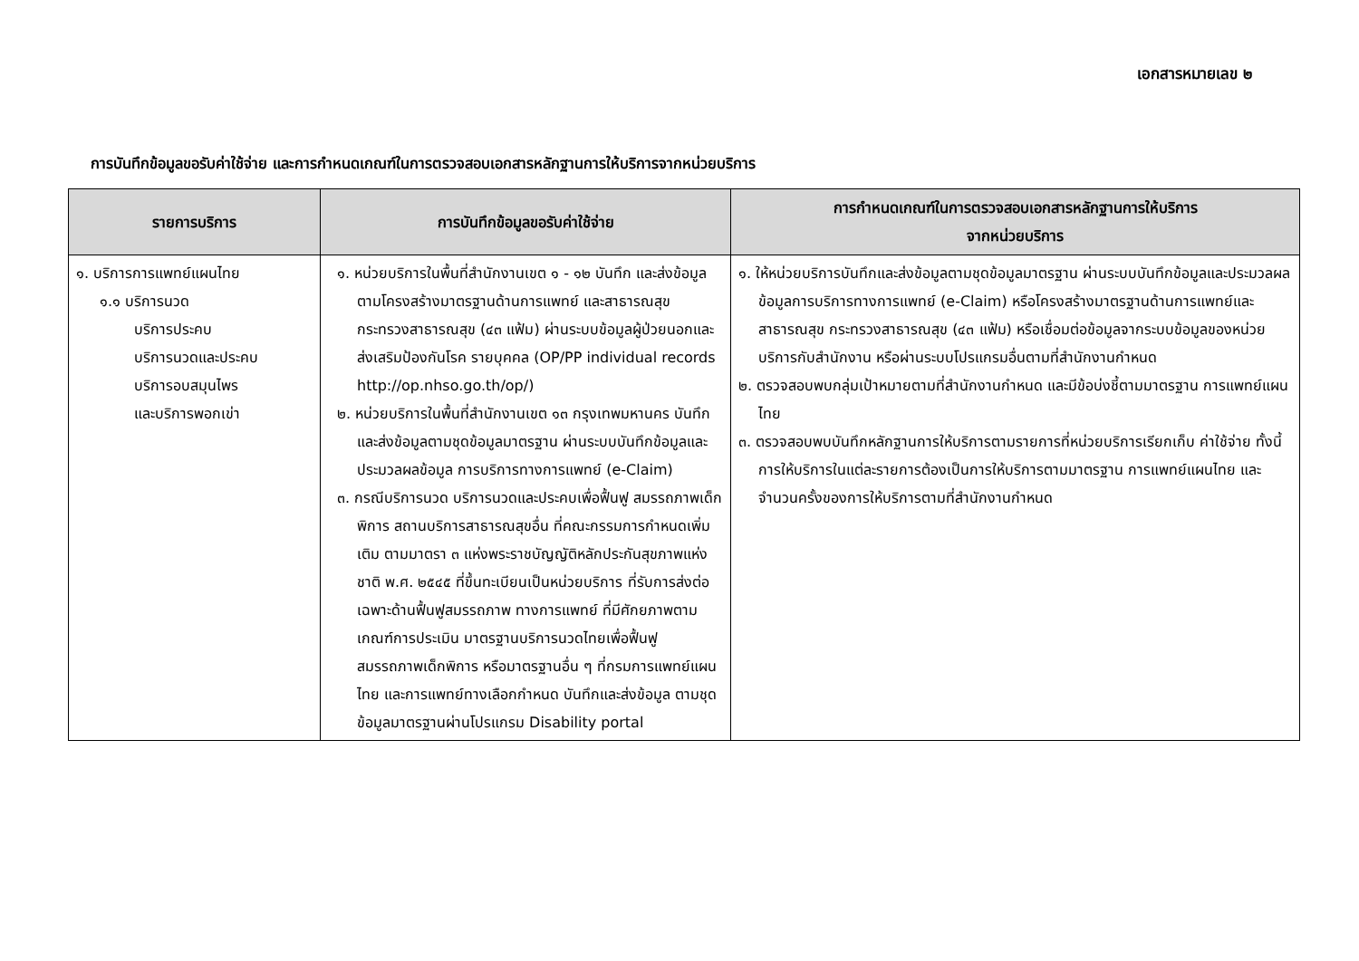เอกสารหมายเลข ๒
การบันทึกข้อมูลขอรับค่าใช้จ่าย และการกำหนดเกณฑ์ในการตรวจสอบเอกสารหลักฐานการให้บริการจากหน่วยบริการ
| รายการบริการ | การบันทึกข้อมูลขอรับค่าใช้จ่าย | การกำหนดเกณฑ์ในการตรวจสอบเอกสารหลักฐานการให้บริการ จากหน่วยบริการ |
| --- | --- | --- |
| ๑. บริการการแพทย์แผนไทย ๑.๑ บริการนวด บริการประคบ บริการนวดและประคบ บริการอบสมุนไพร และบริการพอกเข่า | ๑. หน่วยบริการในพื้นที่สำนักงานเขต ๑ - ๑๒ บันทึก และส่งข้อมูลตามโครงสร้างมาตรฐานด้านการแพทย์ และสาธารณสุข กระทรวงสาธารณสุข (๔๓ แฟ้ม) ผ่านระบบข้อมูลผู้ป่วยนอกและส่งเสริมป้องกันโรค รายบุคคล (OP/PP individual records http://op.nhso.go.th/op/) ๒. หน่วยบริการในพื้นที่สำนักงานเขต ๑๓ กรุงเทพมหานคร บันทึกและส่งข้อมูลตามชุดข้อมูลมาตรฐาน ผ่านระบบบันทึกข้อมูลและประมวลผลข้อมูล การบริการทางการแพทย์ (e-Claim) ๓. กรณีบริการนวด บริการนวดและประคบเพื่อฟื้นฟู สมรรถภาพเด็กพิการ สถานบริการสาธารณสุขอื่น ที่คณะกรรมการกำหนดเพิ่มเติม ตามมาตรา ๓ แห่งพระราชบัญญัติหลักประกันสุขภาพแห่งชาติ พ.ศ. ๒๕๔๕ ที่ขึ้นทะเบียนเป็นหน่วยบริการ ที่รับการส่งต่อเฉพาะด้านฟื้นฟูสมรรถภาพ ทางการแพทย์ ที่มีศักยภาพตามเกณฑ์การประเมิน มาตรฐานบริการนวดไทยเพื่อฟื้นฟูสมรรถภาพเด็กพิการ หรือมาตรฐานอื่น ๆ ที่กรมการแพทย์แผนไทย และการแพทย์ทางเลือกกำหนด บันทึกและส่งข้อมูล ตามชุดข้อมูลมาตรฐานผ่านโปรแกรม Disability portal | ๑. ให้หน่วยบริการบันทึกและส่งข้อมูลตามชุดข้อมูลมาตรฐาน ผ่านระบบบันทึกข้อมูลและประมวลผลข้อมูลการบริการทางการแพทย์ (e-Claim) หรือโครงสร้างมาตรฐานด้านการแพทย์และสาธารณสุข กระทรวงสาธารณสุข (๔๓ แฟ้ม) หรือเชื่อมต่อข้อมูลจากระบบข้อมูลของหน่วยบริการกับสำนักงาน หรือผ่านระบบโปรแกรมอื่นตามที่สำนักงานกำหนด ๒. ตรวจสอบพบกลุ่มเป้าหมายตามที่สำนักงานกำหนด และมีข้อบ่งชี้ตามมาตรฐาน การแพทย์แผนไทย ๓. ตรวจสอบพบบันทึกหลักฐานการให้บริการตามรายการที่หน่วยบริการเรียกเก็บ ค่าใช้จ่าย ทั้งนี้ การให้บริการในแต่ละรายการต้องเป็นการให้บริการตามมาตรฐาน การแพทย์แผนไทย และจำนวนครั้งของการให้บริการตามที่สำนักงานกำหนด |